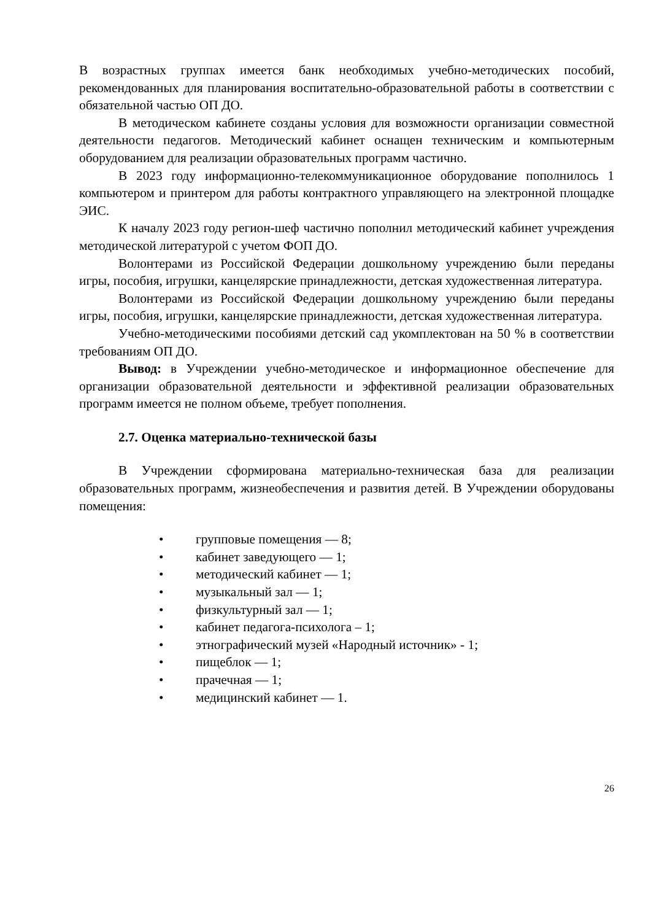В возрастных группах имеется банк необходимых учебно-методических пособий, рекомендованных для планирования воспитательно-образовательной работы в соответствии с обязательной частью ОП ДО.
В методическом кабинете созданы условия для возможности организации совместной деятельности педагогов. Методический кабинет оснащен техническим и компьютерным оборудованием для реализации образовательных программ частично.
В 2023 году информационно-телекоммуникационное оборудование пополнилось 1 компьютером и принтером для работы контрактного управляющего на электронной площадке ЭИС.
К началу 2023 году регион-шеф частично пополнил методический кабинет учреждения методической литературой с учетом ФОП ДО.
Волонтерами из Российской Федерации дошкольному учреждению были переданы игры, пособия, игрушки, канцелярские принадлежности, детская художественная литература.
Волонтерами из Российской Федерации дошкольному учреждению были переданы игры, пособия, игрушки, канцелярские принадлежности, детская художественная литература.
Учебно-методическими пособиями детский сад укомплектован на 50 % в соответствии требованиям ОП ДО.
Вывод: в Учреждении учебно-методическое и информационное обеспечение для организации образовательной деятельности и эффективной реализации образовательных программ имеется не полном объеме, требует пополнения.
2.7. Оценка материально-технической базы
В Учреждении сформирована материально-техническая база для реализации образовательных программ, жизнеобеспечения и развития детей. В Учреждении оборудованы помещения:
• групповые помещения — 8;
• кабинет заведующего — 1;
• методический кабинет — 1;
• музыкальный зал — 1;
• физкультурный зал — 1;
• кабинет педагога-психолога – 1;
• этнографический музей «Народный источник» - 1;
• пищеблок — 1;
• прачечная — 1;
• медицинский кабинет — 1.
26